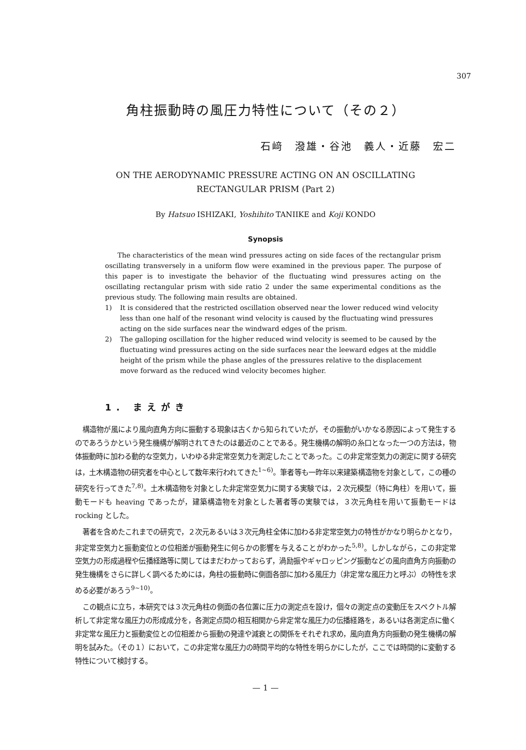307
角柱振動時の風圧力特性について（その２）
石﨑　潑雄・谷池　義人・近藤　宏二
ON THE AERODYNAMIC PRESSURE ACTING ON AN OSCILLATING
RECTANGULAR PRISM (Part 2)
By Hatsuo ISHIZAKI, Yoshihito TANIIKE and Koji KONDO
Synopsis
The characteristics of the mean wind pressures acting on side faces of the rectangular prism oscillating transversely in a uniform flow were examined in the previous paper. The purpose of this paper is to investigate the behavior of the fluctuating wind pressures acting on the oscillating rectangular prism with side ratio 2 under the same experimental conditions as the previous study. The following main results are obtained.
1) It is considered that the restricted oscillation observed near the lower reduced wind velocity less than one half of the resonant wind velocity is caused by the fluctuating wind pressures acting on the side surfaces near the windward edges of the prism.
2) The galloping oscillation for the higher reduced wind velocity is seemed to be caused by the fluctuating wind pressures acting on the side surfaces near the leeward edges at the middle height of the prism while the phase angles of the pressures relative to the displacement move forward as the reduced wind velocity becomes higher.
1. まえがき
構造物が風により風向直角方向に振動する現象は古くから知られていたが，その振動がいかなる原因によって発生するのであろうかという発生機構が解明されてきたのは最近のことである。発生機構の解明の糸口となった一つの方法は，物体振動時に加わる動的な空気力，いわゆる非定常空気力を測定したことであった。この非定常空気力の測定に関する研究は，土木構造物の研究者を中心として数年来行われてきた<sup>1~6)</sup>。筆者等も一昨年以来建築構造物を対象として，この種の研究を行ってきた<sup>7,8)</sup>。土木構造物を対象とした非定常空気力に関する実験では，２次元模型（特に角柱）を用いて，振動モードも heaving であったが，建築構造物を対象とした著者等の実験では，３次元角柱を用いて振動モードは rocking とした。
著者を含めたこれまでの研究で，２次元あるいは３次元角柱全体に加わる非定常空気力の特性がかなり明らかとなり，非定常空気力と振動変位との位相差が振動発生に何らかの影響を与えることがわかった<sup>5,8)</sup>。しかしながら，この非定常空気力の形成過程や伝播経路等に関してはまだわかっておらず，渦励振やギャロッピング振動などの風向直角方向振動の発生機構をさらに詳しく調べるためには，角柱の振動時に側面各部に加わる風圧力（非定常な風圧力と呼ぶ）の特性を求める必要があろう<sup>9~10)</sup>。
この観点に立ち，本研究では３次元角柱の側面の各位置に圧力の測定点を設け，個々の測定点の変動圧をスペクトル解析して非定常な風圧力の形成成分を，各測定点間の相互相関から非定常な風圧力の伝播経路を，あるいは各測定点に働く非定常な風圧力と振動変位との位相差から振動の発達や減衰との関係をそれぞれ求め，風向直角方向振動の発生機構の解明を試みた。（その１）において，この非定常な風圧力の時間平均的な特性を明らかにしたが，ここでは時間的に変動する特性について検討する。
— 1 —